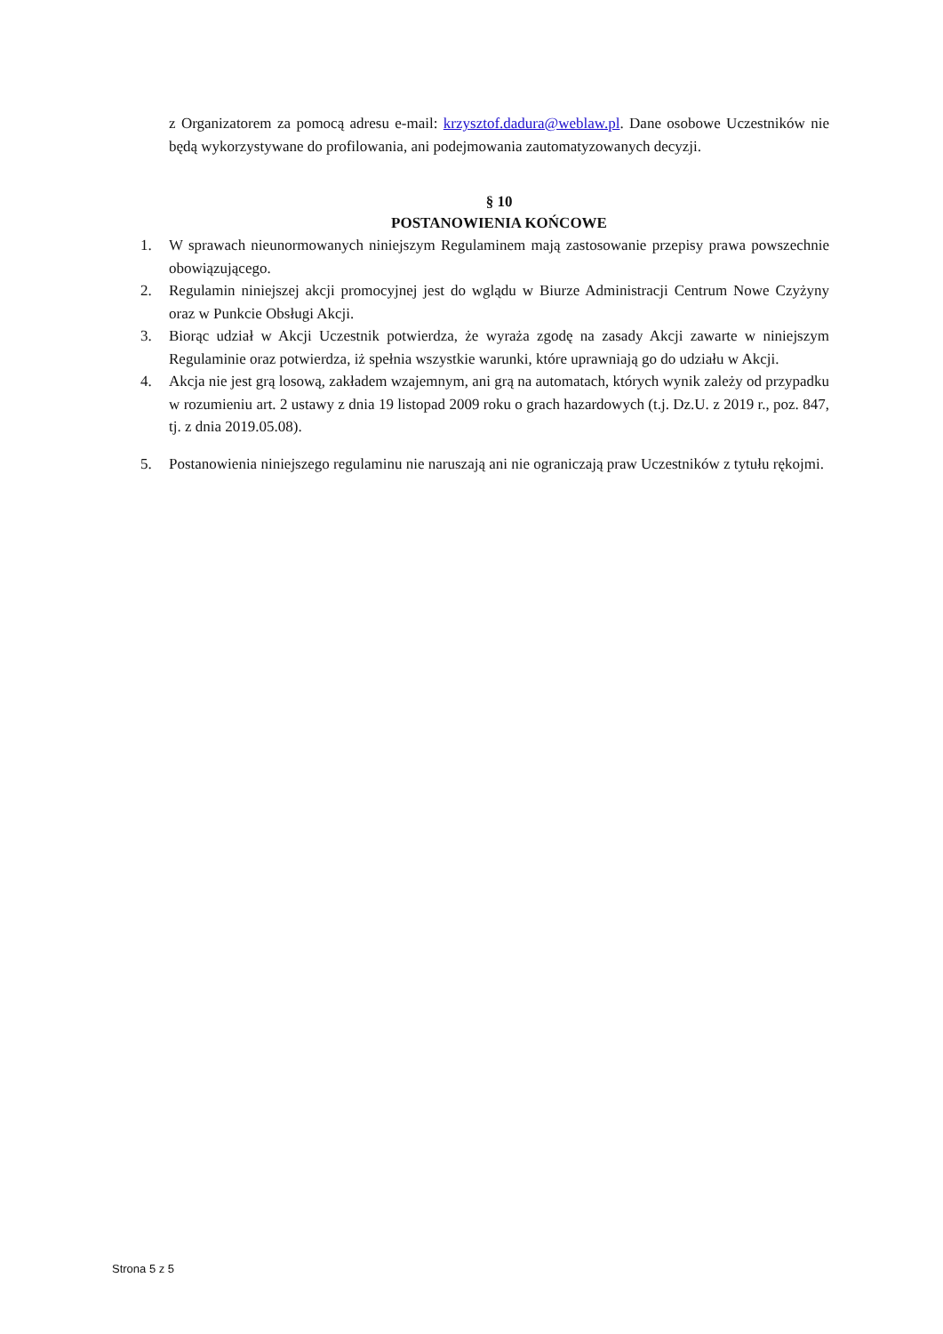z Organizatorem za pomocą adresu e-mail: krzysztof.dadura@weblaw.pl. Dane osobowe Uczestników nie będą wykorzystywane do profilowania, ani podejmowania zautomatyzowanych decyzji.
§ 10
POSTANOWIENIA KOŃCOWE
1. W sprawach nieunormowanych niniejszym Regulaminem mają zastosowanie przepisy prawa powszechnie obowiązującego.
2. Regulamin niniejszej akcji promocyjnej jest do wglądu w Biurze Administracji Centrum Nowe Czyżyny oraz w Punkcie Obsługi Akcji.
3. Biorąc udział w Akcji Uczestnik potwierdza, że wyraża zgodę na zasady Akcji zawarte w niniejszym Regulaminie oraz potwierdza, iż spełnia wszystkie warunki, które uprawniają go do udziału w Akcji.
4. Akcja nie jest grą losową, zakładem wzajemnym, ani grą na automatach, których wynik zależy od przypadku w rozumieniu art. 2 ustawy z dnia 19 listopad 2009 roku o grach hazardowych (t.j. Dz.U. z 2019 r., poz. 847, tj. z dnia 2019.05.08).
5. Postanowienia niniejszego regulaminu nie naruszają ani nie ograniczają praw Uczestników z tytułu rękojmi.
Strona 5 z 5